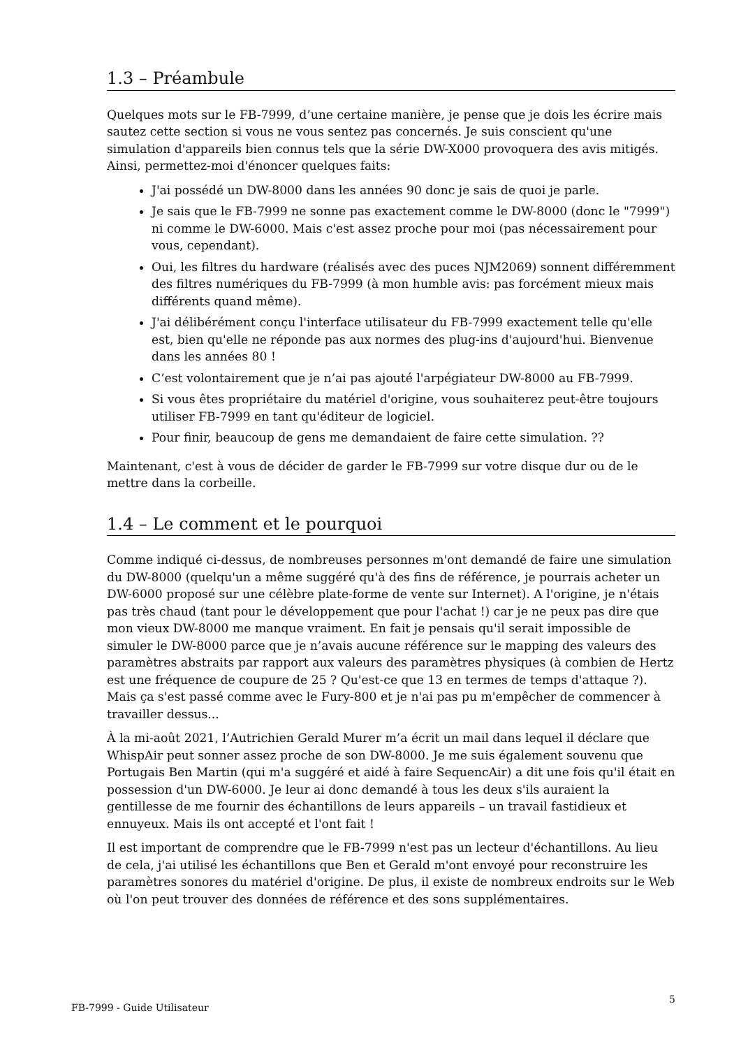1.3 – Préambule
Quelques mots sur le FB-7999, d’une certaine manière, je pense que je dois les écrire mais sautez cette section si vous ne vous sentez pas concernés. Je suis conscient qu'une simulation d'appareils bien connus tels que la série DW-X000 provoquera des avis mitigés. Ainsi, permettez-moi d'énoncer quelques faits:
J'ai possédé un DW-8000 dans les années 90 donc je sais de quoi je parle.
Je sais que le FB-7999 ne sonne pas exactement comme le DW-8000 (donc le "7999") ni comme le DW-6000. Mais c'est assez proche pour moi (pas nécessairement pour vous, cependant).
Oui, les filtres du hardware (réalisés avec des puces NJM2069) sonnent différemment des filtres numériques du FB-7999 (à mon humble avis: pas forcément mieux mais différents quand même).
J'ai délibérément conçu l'interface utilisateur du FB-7999 exactement telle qu'elle est, bien qu'elle ne réponde pas aux normes des plug-ins d'aujourd'hui. Bienvenue dans les années 80 !
C’est volontairement que je n’ai pas ajouté l'arpégiateur DW-8000 au FB-7999.
Si vous êtes propriétaire du matériel d'origine, vous souhaiterez peut-être toujours utiliser FB-7999 en tant qu'éditeur de logiciel.
Pour finir, beaucoup de gens me demandaient de faire cette simulation. ??
Maintenant, c'est à vous de décider de garder le FB-7999 sur votre disque dur ou de le mettre dans la corbeille.
1.4 – Le comment et le pourquoi
Comme indiqué ci-dessus, de nombreuses personnes m'ont demandé de faire une simulation du DW-8000 (quelqu'un a même suggéré qu'à des fins de référence, je pourrais acheter un DW-6000 proposé sur une célèbre plate-forme de vente sur Internet). A l'origine, je n'étais pas très chaud (tant pour le développement que pour l'achat !) car je ne peux pas dire que mon vieux DW-8000 me manque vraiment. En fait je pensais qu'il serait impossible de simuler le DW-8000 parce que je n’avais aucune référence sur le mapping des valeurs des paramètres abstraits par rapport aux valeurs des paramètres physiques (à combien de Hertz est une fréquence de coupure de 25 ? Qu'est-ce que 13 en termes de temps d'attaque ?). Mais ça s'est passé comme avec le Fury-800 et je n'ai pas pu m'empêcher de commencer à travailler dessus...
À la mi-août 2021, l’Autrichien Gerald Murer m’a écrit un mail dans lequel il déclare que WhispAir peut sonner assez proche de son DW-8000. Je me suis également souvenu que Portugais Ben Martin (qui m'a suggéré et aidé à faire SequencAir) a dit une fois qu'il était en possession d'un DW-6000. Je leur ai donc demandé à tous les deux s'ils auraient la gentillesse de me fournir des échantillons de leurs appareils – un travail fastidieux et ennuyeux. Mais ils ont accepté et l'ont fait !
Il est important de comprendre que le FB-7999 n'est pas un lecteur d'échantillons. Au lieu de cela, j'ai utilisé les échantillons que Ben et Gerald m'ont envoyé pour reconstruire les paramètres sonores du matériel d'origine. De plus, il existe de nombreux endroits sur le Web où l'on peut trouver des données de référence et des sons supplémentaires.
FB-7999 - Guide Utilisateur 5